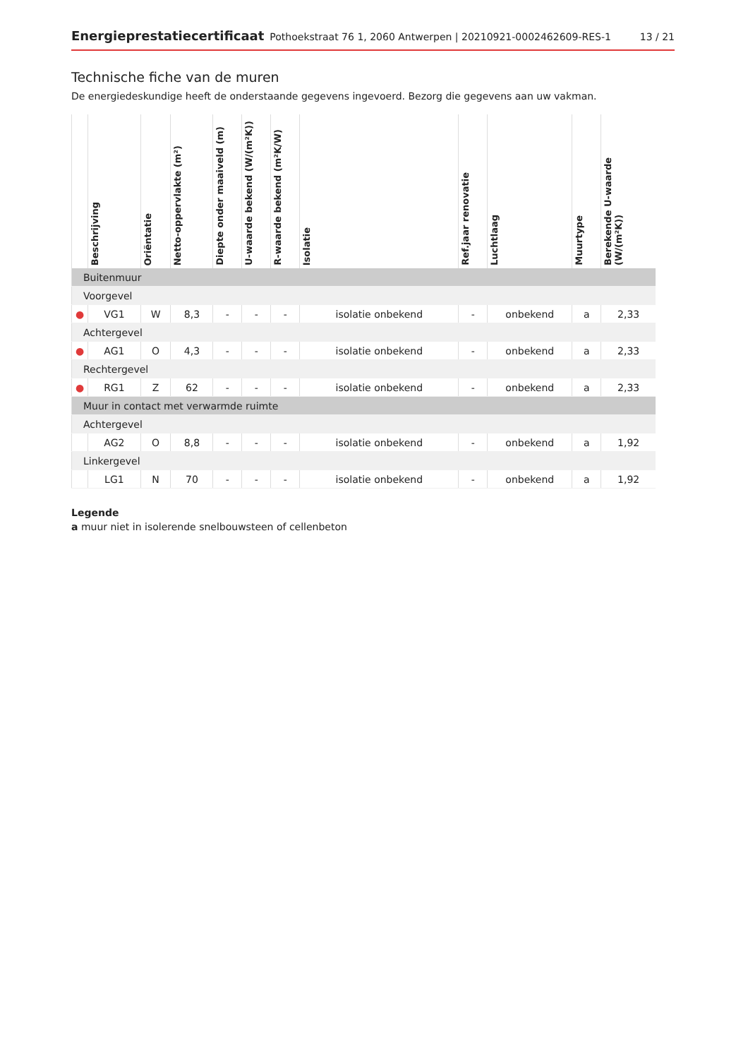Energieprestatiecertificaat Pothoekstraat 76 1, 2060 Antwerpen | 20210921-0002462609-RES-1 13 / 21
Technische fiche van de muren
De energiedeskundige heeft de onderstaande gegevens ingevoerd. Bezorg die gegevens aan uw vakman.
| | Beschrijving | Oriëntatie | Netto-oppervlakte (m²) | Diepte onder maaiveld (m) | U-waarde bekend (W/(m²K)) | R-waarde bekend (m²K/W) | Isolatie | Ref.jaar renovatie | Luchtlaag | Muurtype | Berekende U-waarde (W/(m²K)) |
| --- | --- | --- | --- | --- | --- | --- | --- | --- | --- | --- | --- |
| Buitenmuur | | | | | | | | | | | |
| Voorgevel | | | | | | | | | | | |
| ● | VG1 | W | 8,3 | - | - | - | isolatie onbekend | - | onbekend | a | 2,33 |
| Achtergevel | | | | | | | | | | | |
| ● | AG1 | O | 4,3 | - | - | - | isolatie onbekend | - | onbekend | a | 2,33 |
| Rechtergevel | | | | | | | | | | | |
| ● | RG1 | Z | 62 | - | - | - | isolatie onbekend | - | onbekend | a | 2,33 |
| Muur in contact met verwarmde ruimte | | | | | | | | | | | |
| Achtergevel | | | | | | | | | | | |
| | AG2 | O | 8,8 | - | - | - | isolatie onbekend | - | onbekend | a | 1,92 |
| Linkergevel | | | | | | | | | | | |
| | LG1 | N | 70 | - | - | - | isolatie onbekend | - | onbekend | a | 1,92 |
Legende
a muur niet in isolerende snelbouwsteen of cellenbeton